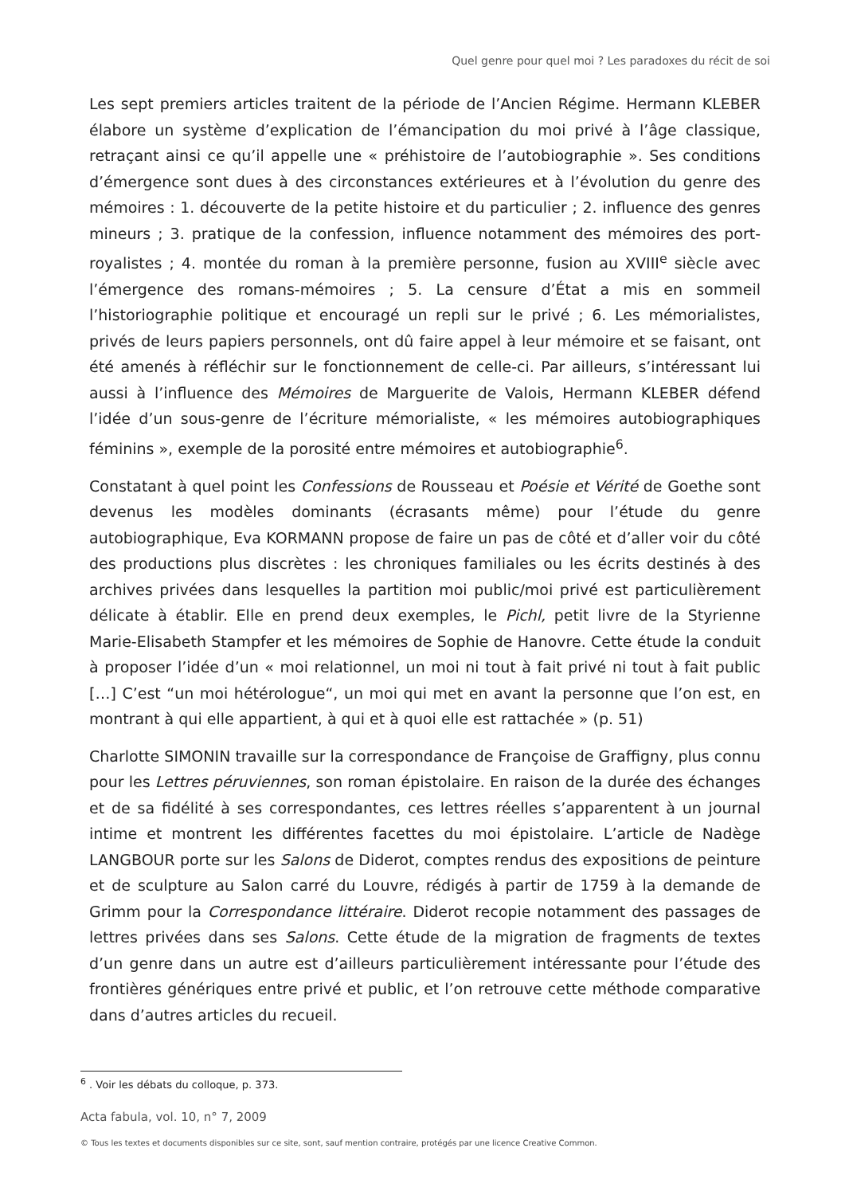Quel genre pour quel moi ? Les paradoxes du récit de soi
Les sept premiers articles traitent de la période de l’Ancien Régime. Hermann KLEBER élabore un système d’explication de l’émancipation du moi privé à l’âge classique, retraçant ainsi ce qu’il appelle une « préhistoire de l’autobiographie ». Ses conditions d’émergence sont dues à des circonstances extérieures et à l’évolution du genre des mémoires : 1. découverte de la petite histoire et du particulier ; 2. influence des genres mineurs ; 3. pratique de la confession, influence notamment des mémoires des port-royalistes ; 4. montée du roman à la première personne, fusion au XVIII<sup>e</sup> siècle avec l’émergence des romans-mémoires ; 5. La censure d’État a mis en sommeil l’historiographie politique et encouragé un repli sur le privé ; 6. Les mémorialistes, privés de leurs papiers personnels, ont dû faire appel à leur mémoire et se faisant, ont été amenés à réfléchir sur le fonctionnement de celle-ci. Par ailleurs, s’intéressant lui aussi à l’influence des Mémoires de Marguerite de Valois, Hermann KLEBER défend l’idée d’un sous-genre de l’écriture mémorialiste, « les mémoires autobiographiques féminins », exemple de la porosité entre mémoires et autobiographie<sup>6</sup>.
Constatant à quel point les Confessions de Rousseau et Poésie et Vérité de Goethe sont devenus les modèles dominants (écrasants même) pour l’étude du genre autobiographique, Eva KORMANN propose de faire un pas de côté et d’aller voir du côté des productions plus discrètes : les chroniques familiales ou les écrits destinés à des archives privées dans lesquelles la partition moi public/moi privé est particulièrement délicate à établir. Elle en prend deux exemples, le Pichl, petit livre de la Styrienne Marie-Elisabeth Stampfer et les mémoires de Sophie de Hanovre. Cette étude la conduit à proposer l’idée d’un « moi relationnel, un moi ni tout à fait privé ni tout à fait public […] C’est “un moi hétérologue“, un moi qui met en avant la personne que l’on est, en montrant à qui elle appartient, à qui et à quoi elle est rattachée » (p. 51)
Charlotte SIMONIN travaille sur la correspondance de Françoise de Graffigny, plus connu pour les Lettres péruviennes, son roman épistolaire. En raison de la durée des échanges et de sa fidélité à ses correspondantes, ces lettres réelles s’apparentent à un journal intime et montrent les différentes facettes du moi épistolaire. L’article de Nadège LANGBOUR porte sur les Salons de Diderot, comptes rendus des expositions de peinture et de sculpture au Salon carré du Louvre, rédigés à partir de 1759 à la demande de Grimm pour la Correspondance littéraire. Diderot recopie notamment des passages de lettres privées dans ses Salons. Cette étude de la migration de fragments de textes d’un genre dans un autre est d’ailleurs particulièrement intéressante pour l’étude des frontières génériques entre privé et public, et l’on retrouve cette méthode comparative dans d’autres articles du recueil.
<sup>6</sup> . Voir les débats du colloque, p. 373.
Acta fabula, vol. 10, n° 7, 2009
© Tous les textes et documents disponibles sur ce site, sont, sauf mention contraire, protégés par une licence Creative Common.